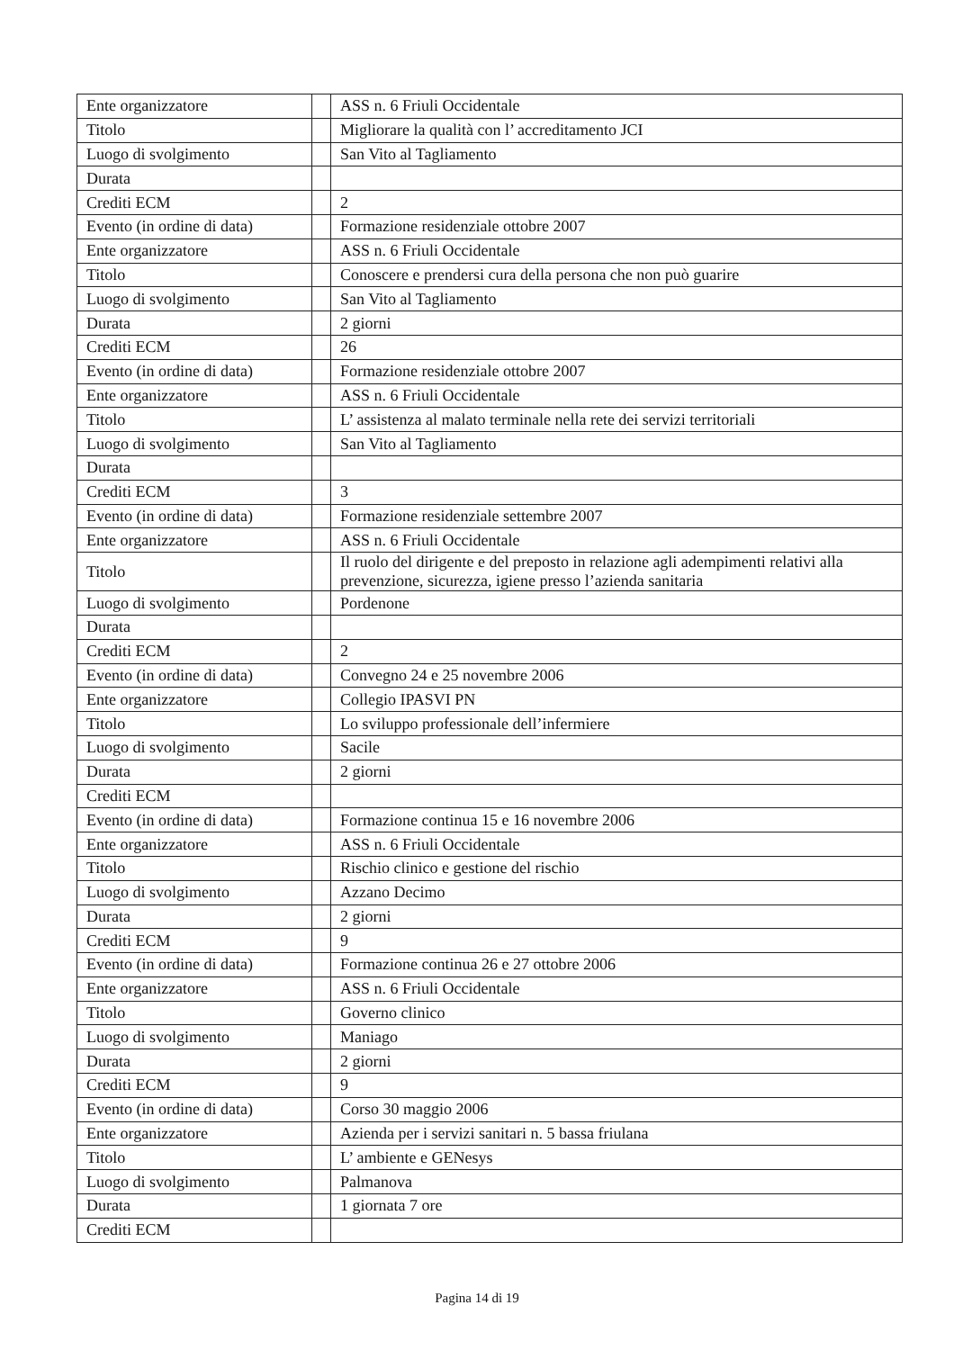| Ente organizzatore | | ASS n. 6 Friuli Occidentale |
| Titolo | | Migliorare la qualità con l’ accreditamento JCI |
| Luogo di svolgimento | | San Vito al Tagliamento |
| Durata | | |
| Crediti ECM | | 2 |
| Evento (in ordine di data) | | Formazione residenziale ottobre 2007 |
| Ente organizzatore | | ASS n. 6 Friuli Occidentale |
| Titolo | | Conoscere e prendersi cura della persona che non può guarire |
| Luogo di svolgimento | | San Vito al Tagliamento |
| Durata | | 2 giorni |
| Crediti ECM | | 26 |
| Evento (in ordine di data) | | Formazione residenziale ottobre 2007 |
| Ente organizzatore | | ASS n. 6 Friuli Occidentale |
| Titolo | | L’ assistenza al malato terminale nella rete dei servizi territoriali |
| Luogo di svolgimento | | San Vito al Tagliamento |
| Durata | | |
| Crediti ECM | | 3 |
| Evento (in ordine di data) | | Formazione residenziale settembre 2007 |
| Ente organizzatore | | ASS n. 6 Friuli Occidentale |
| Titolo | | Il ruolo del dirigente e del preposto in relazione agli adempimenti relativi alla prevenzione, sicurezza, igiene presso l’azienda sanitaria |
| Luogo di svolgimento | | Pordenone |
| Durata | | |
| Crediti ECM | | 2 |
| Evento (in ordine di data) | | Convegno 24 e 25 novembre 2006 |
| Ente organizzatore | | Collegio IPASVI PN |
| Titolo | | Lo sviluppo professionale dell’infermiere |
| Luogo di svolgimento | | Sacile |
| Durata | | 2 giorni |
| Crediti ECM | | |
| Evento (in ordine di data) | | Formazione continua 15 e 16 novembre 2006 |
| Ente organizzatore | | ASS n. 6 Friuli Occidentale |
| Titolo | | Rischio clinico e gestione del rischio |
| Luogo di svolgimento | | Azzano Decimo |
| Durata | | 2 giorni |
| Crediti ECM | | 9 |
| Evento (in ordine di data) | | Formazione continua 26 e 27 ottobre 2006 |
| Ente organizzatore | | ASS n. 6 Friuli Occidentale |
| Titolo | | Governo clinico |
| Luogo di svolgimento | | Maniago |
| Durata | | 2 giorni |
| Crediti ECM | | 9 |
| Evento (in ordine di data) | | Corso 30 maggio 2006 |
| Ente organizzatore | | Azienda per i servizi sanitari n. 5 bassa friulana |
| Titolo | | L’ ambiente e GENesys |
| Luogo di svolgimento | | Palmanova |
| Durata | | 1 giornata 7 ore |
| Crediti ECM | | |
Pagina 14 di 19